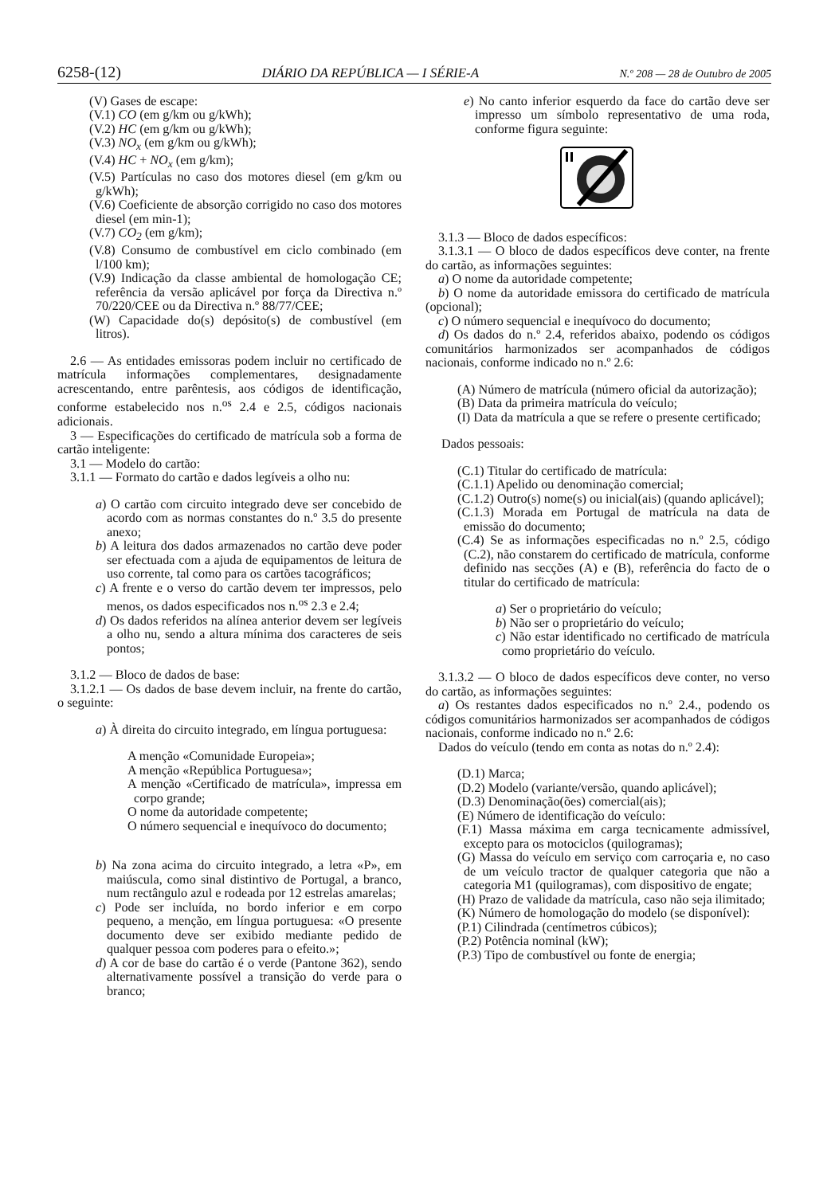6258-(12) DIÁRIO DA REPÚBLICA — I SÉRIE-A N.º 208 — 28 de Outubro de 2005
(V) Gases de escape:
(V.1) CO (em g/km ou g/kWh);
(V.2) HC (em g/km ou g/kWh);
(V.3) NO<sub>x</sub> (em g/km ou g/kWh);
(V.4) HC + NO<sub>x</sub> (em g/km);
(V.5) Partículas no caso dos motores diesel (em g/km ou g/kWh);
(V.6) Coeficiente de absorção corrigido no caso dos motores diesel (em min-1);
(V.7) CO<sub>2</sub> (em g/km);
(V.8) Consumo de combustível em ciclo combinado (em l/100 km);
(V.9) Indicação da classe ambiental de homologação CE; referência da versão aplicável por força da Directiva n.º 70/220/CEE ou da Directiva n.º 88/77/CEE;
(W) Capacidade do(s) depósito(s) de combustível (em litros).
2.6 — As entidades emissoras podem incluir no certificado de matrícula informações complementares, designadamente acrescentando, entre parêntesis, aos códigos de identificação, conforme estabelecido nos n.<sup>os</sup> 2.4 e 2.5, códigos nacionais adicionais.
3 — Especificações do certificado de matrícula sob a forma de cartão inteligente:
3.1 — Modelo do cartão:
3.1.1 — Formato do cartão e dados legíveis a olho nu:
a) O cartão com circuito integrado deve ser concebido de acordo com as normas constantes do n.º 3.5 do presente anexo;
b) A leitura dos dados armazenados no cartão deve poder ser efectuada com a ajuda de equipamentos de leitura de uso corrente, tal como para os cartões tacográficos;
c) A frente e o verso do cartão devem ter impressos, pelo menos, os dados especificados nos n.<sup>os</sup> 2.3 e 2.4;
d) Os dados referidos na alínea anterior devem ser legíveis a olho nu, sendo a altura mínima dos caracteres de seis pontos;
3.1.2 — Bloco de dados de base:
3.1.2.1 — Os dados de base devem incluir, na frente do cartão, o seguinte:
a) À direita do circuito integrado, em língua portuguesa:
A menção «Comunidade Europeia»;
A menção «República Portuguesa»;
A menção «Certificado de matrícula», impressa em corpo grande;
O nome da autoridade competente;
O número sequencial e inequívoco do documento;
b) Na zona acima do circuito integrado, a letra «P», em maiúscula, como sinal distintivo de Portugal, a branco, num rectângulo azul e rodeada por 12 estrelas amarelas;
c) Pode ser incluída, no bordo inferior e em corpo pequeno, a menção, em língua portuguesa: «O presente documento deve ser exibido mediante pedido de qualquer pessoa com poderes para o efeito.»;
d) A cor de base do cartão é o verde (Pantone 362), sendo alternativamente possível a transição do verde para o branco;
e) No canto inferior esquerdo da face do cartão deve ser impresso um símbolo representativo de uma roda, conforme figura seguinte:
3.1.3 — Bloco de dados específicos:
3.1.3.1 — O bloco de dados específicos deve conter, na frente do cartão, as informações seguintes:
a) O nome da autoridade competente;
b) O nome da autoridade emissora do certificado de matrícula (opcional);
c) O número sequencial e inequívoco do documento;
d) Os dados do n.º 2.4, referidos abaixo, podendo os códigos comunitários harmonizados ser acompanhados de códigos nacionais, conforme indicado no n.º 2.6:
(A) Número de matrícula (número oficial da autorização);
(B) Data da primeira matrícula do veículo;
(I) Data da matrícula a que se refere o presente certificado;
Dados pessoais:
(C.1) Titular do certificado de matrícula:
(C.1.1) Apelido ou denominação comercial;
(C.1.2) Outro(s) nome(s) ou inicial(ais) (quando aplicável);
(C.1.3) Morada em Portugal de matrícula na data de emissão do documento;
(C.4) Se as informações especificadas no n.º 2.5, código (C.2), não constarem do certificado de matrícula, conforme definido nas secções (A) e (B), referência do facto de o titular do certificado de matrícula:
a) Ser o proprietário do veículo;
b) Não ser o proprietário do veículo;
c) Não estar identificado no certificado de matrícula como proprietário do veículo.
3.1.3.2 — O bloco de dados específicos deve conter, no verso do cartão, as informações seguintes:
a) Os restantes dados especificados no n.º 2.4., podendo os códigos comunitários harmonizados ser acompanhados de códigos nacionais, conforme indicado no n.º 2.6:
Dados do veículo (tendo em conta as notas do n.º 2.4):
(D.1) Marca;
(D.2) Modelo (variante/versão, quando aplicável);
(D.3) Denominação(ões) comercial(ais);
(E) Número de identificação do veículo:
(F.1) Massa máxima em carga tecnicamente admissível, excepto para os motociclos (quilogramas);
(G) Massa do veículo em serviço com carroçaria e, no caso de um veículo tractor de qualquer categoria que não a categoria M1 (quilogramas), com dispositivo de engate;
(H) Prazo de validade da matrícula, caso não seja ilimitado;
(K) Número de homologação do modelo (se disponível):
(P.1) Cilindrada (centímetros cúbicos);
(P.2) Potência nominal (kW);
(P.3) Tipo de combustível ou fonte de energia;